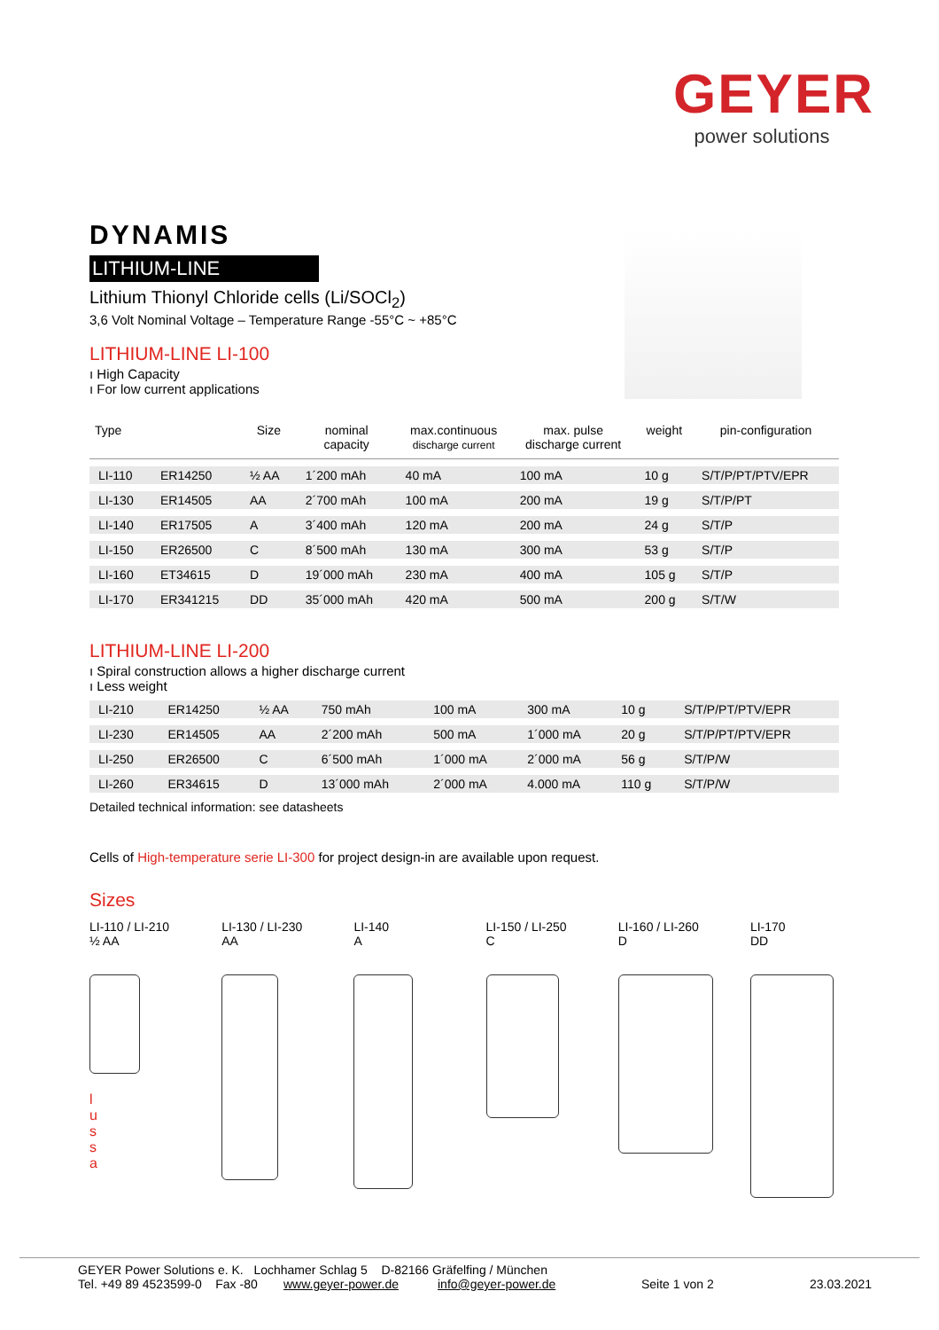GEYER
power solutions
DYNAMIS
LITHIUM-LINE
Lithium Thionyl Chloride cells (Li/SOCl<sub>2</sub>)
3,6 Volt Nominal Voltage – Temperature Range -55°C ~ +85°C
LITHIUM-LINE LI-100
ı High Capacity
ı For low current applications
| Type | | Size | nominal capacity | max.continuous discharge current | max. pulse discharge current | weight | pin-configuration |
| --- | --- | --- | --- | --- | --- | --- | --- |
| LI-110 | ER14250 | ½ AA | 1´200 mAh | 40 mA | 100 mA | 10 g | S/T/P/PT/PTV/EPR |
| LI-130 | ER14505 | AA | 2´700 mAh | 100 mA | 200 mA | 19 g | S/T/P/PT |
| LI-140 | ER17505 | A | 3´400 mAh | 120 mA | 200 mA | 24 g | S/T/P |
| LI-150 | ER26500 | C | 8´500 mAh | 130 mA | 300 mA | 53 g | S/T/P |
| LI-160 | ET34615 | D | 19´000 mAh | 230 mA | 400 mA | 105 g | S/T/P |
| LI-170 | ER341215 | DD | 35´000 mAh | 420 mA | 500 mA | 200 g | S/T/W |
LITHIUM-LINE LI-200
ı Spiral construction allows a higher discharge current
ı Less weight
| LI-210 | ER14250 | ½ AA | 750 mAh | 100 mA | 300 mA | 10 g | S/T/P/PT/PTV/EPR |
| LI-230 | ER14505 | AA | 2´200 mAh | 500 mA | 1´000 mA | 20 g | S/T/P/PT/PTV/EPR |
| LI-250 | ER26500 | C | 6´500 mAh | 1´000 mA | 2´000 mA | 56 g | S/T/P/W |
| LI-260 | ER34615 | D | 13´000 mAh | 2´000 mA | 4.000 mA | 110 g | S/T/P/W |
Detailed technical information: see datasheets
Cells of High-temperature serie LI-300 for project design-in are available upon request.
Sizes
LI-110 / LI-210
½ AA
l
u
s
s
a
LI-130 / LI-230
AA
LI-140
A
LI-150 / LI-250
C
LI-160 / LI-260
D
LI-170
DD
GEYER Power Solutions e. K. Lochhamer Schlag 5 D-82166 Gräfelfing / München
Tel. +49 89 4523599-0 Fax -80 www.geyer-power.de info@geyer-power.de Seite 1 von 2 23.03.2021